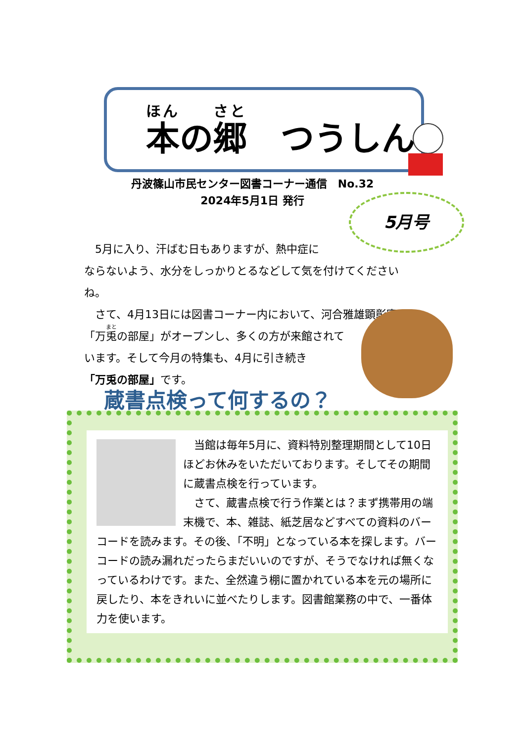ほん　　さと
本の郷　つうしん
丹波篠山市民センター図書コーナー通信　No.32
2024年5月1日 発行
5月号
　5月に入り、汗ばむ日もありますが、熱中症に
ならないよう、水分をしっかりとるなどして気を付けてくださいね。
　さて、4月13日には図書コーナー内において、河合雅雄顕彰室
「万兎の部屋」がオープンし、多くの方が来館されて
います。そして今月の特集も、4月に引き続き
「万兎の部屋」です。
蔵書点検って何するの？
　当館は毎年5月に、資料特別整理期間として10日ほどお休みをいただいております。そしてその期間に蔵書点検を行っています。
　さて、蔵書点検で行う作業とは？まず携帯用の端末機で、本、雑誌、紙芝居などすべての資料のバーコードを読みます。その後、「不明」となっている本を探します。バーコードの読み漏れだったらまだいいのですが、そうでなければ無くなっているわけです。また、全然違う棚に置かれている本を元の場所に戻したり、本をきれいに並べたりします。図書館業務の中で、一番体力を使います。